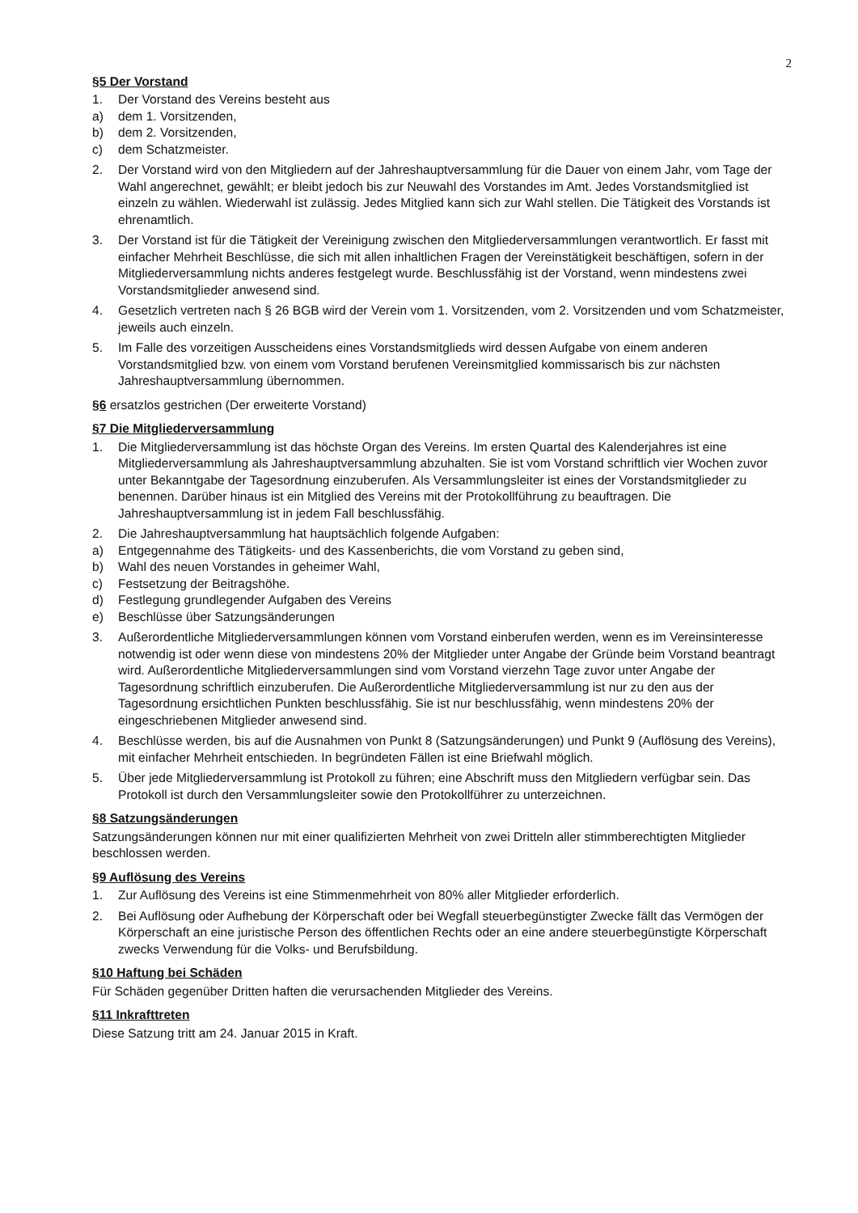2
§5 Der Vorstand
1. Der Vorstand des Vereins besteht aus
a) dem 1. Vorsitzenden,
b) dem 2. Vorsitzenden,
c) dem Schatzmeister.
2. Der Vorstand wird von den Mitgliedern auf der Jahreshauptversammlung für die Dauer von einem Jahr, vom Tage der Wahl angerechnet, gewählt; er bleibt jedoch bis zur Neuwahl des Vorstandes im Amt. Jedes Vorstandsmitglied ist einzeln zu wählen. Wiederwahl ist zulässig. Jedes Mitglied kann sich zur Wahl stellen. Die Tätigkeit des Vorstands ist ehrenamtlich.
3. Der Vorstand ist für die Tätigkeit der Vereinigung zwischen den Mitgliederversammlungen verantwortlich. Er fasst mit einfacher Mehrheit Beschlüsse, die sich mit allen inhaltlichen Fragen der Vereinstätigkeit beschäftigen, sofern in der Mitgliederversammlung nichts anderes festgelegt wurde. Beschlussfähig ist der Vorstand, wenn mindestens zwei Vorstandsmitglieder anwesend sind.
4. Gesetzlich vertreten nach § 26 BGB wird der Verein vom 1. Vorsitzenden, vom 2. Vorsitzenden und vom Schatzmeister, jeweils auch einzeln.
5. Im Falle des vorzeitigen Ausscheidens eines Vorstandsmitglieds wird dessen Aufgabe von einem anderen Vorstandsmitglied bzw. von einem vom Vorstand berufenen Vereinsmitglied kommissarisch bis zur nächsten Jahreshauptversammlung übernommen.
§6 ersatzlos gestrichen (Der erweiterte Vorstand)
§7 Die Mitgliederversammlung
1. Die Mitgliederversammlung ist das höchste Organ des Vereins. Im ersten Quartal des Kalenderjahres ist eine Mitgliederversammlung als Jahreshauptversammlung abzuhalten. Sie ist vom Vorstand schriftlich vier Wochen zuvor unter Bekanntgabe der Tagesordnung einzuberufen. Als Versammlungsleiter ist eines der Vorstandsmitglieder zu benennen. Darüber hinaus ist ein Mitglied des Vereins mit der Protokollführung zu beauftragen. Die Jahreshauptversammlung ist in jedem Fall beschlussfähig.
2. Die Jahreshauptversammlung hat hauptsächlich folgende Aufgaben:
a) Entgegennahme des Tätigkeits- und des Kassenberichts, die vom Vorstand zu geben sind,
b) Wahl des neuen Vorstandes in geheimer Wahl,
c) Festsetzung der Beitragshöhe.
d) Festlegung grundlegender Aufgaben des Vereins
e) Beschlüsse über Satzungsänderungen
3. Außerordentliche Mitgliederversammlungen können vom Vorstand einberufen werden, wenn es im Vereinsinteresse notwendig ist oder wenn diese von mindestens 20% der Mitglieder unter Angabe der Gründe beim Vorstand beantragt wird. Außerordentliche Mitgliederversammlungen sind vom Vorstand vierzehn Tage zuvor unter Angabe der Tagesordnung schriftlich einzuberufen. Die Außerordentliche Mitgliederversammlung ist nur zu den aus der Tagesordnung ersichtlichen Punkten beschlussfähig. Sie ist nur beschlussfähig, wenn mindestens 20% der eingeschriebenen Mitglieder anwesend sind.
4. Beschlüsse werden, bis auf die Ausnahmen von Punkt 8 (Satzungsänderungen) und Punkt 9 (Auflösung des Vereins), mit einfacher Mehrheit entschieden. In begründeten Fällen ist eine Briefwahl möglich.
5. Über jede Mitgliederversammlung ist Protokoll zu führen; eine Abschrift muss den Mitgliedern verfügbar sein. Das Protokoll ist durch den Versammlungsleiter sowie den Protokollführer zu unterzeichnen.
§8 Satzungsänderungen
Satzungsänderungen können nur mit einer qualifizierten Mehrheit von zwei Dritteln aller stimmberechtigten Mitglieder beschlossen werden.
§9 Auflösung des Vereins
1. Zur Auflösung des Vereins ist eine Stimmenmehrheit von 80% aller Mitglieder erforderlich.
2. Bei Auflösung oder Aufhebung der Körperschaft oder bei Wegfall steuerbegünstigter Zwecke fällt das Vermögen der Körperschaft an eine juristische Person des öffentlichen Rechts oder an eine andere steuerbegünstigte Körperschaft zwecks Verwendung für die Volks- und Berufsbildung.
§10 Haftung bei Schäden
Für Schäden gegenüber Dritten haften die verursachenden Mitglieder des Vereins.
§11 Inkrafttreten
Diese Satzung tritt am 24. Januar 2015 in Kraft.